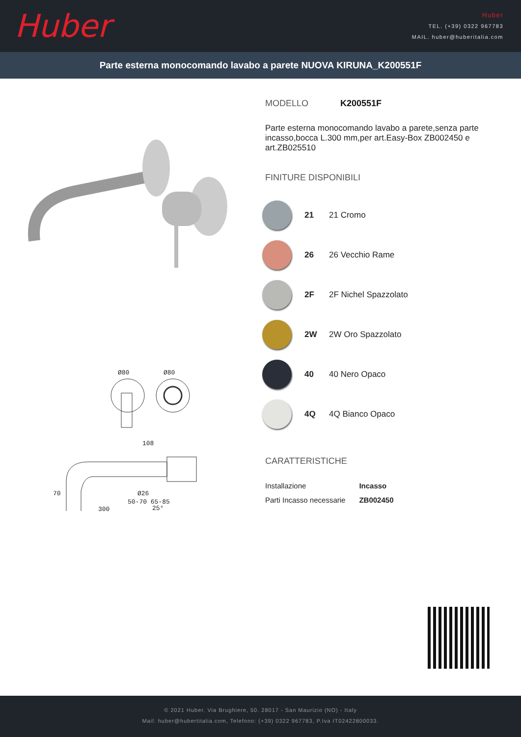Huber
Huber
TEL. (+39) 0322 967783
MAIL. huber@huberitalia.com
Parte esterna monocomando lavabo a parete NUOVA KIRUNA_K200551F
Ø80
Ø80
108
70
Ø26
25°
50-70 65-85
300
MODELLO K200551F
Parte esterna monocomando lavabo a parete,senza parte incasso,bocca L.300 mm,per art.Easy-Box ZB002450 e art.ZB025510
FINITURE DISPONIBILI
21 21 Cromo
26 26 Vecchio Rame
2F 2F Nichel Spazzolato
2W 2W Oro Spazzolato
40 40 Nero Opaco
4Q 4Q Bianco Opaco
CARATTERISTICHE
| Installazione | Incasso |
| Parti Incasso necessarie | ZB002450 |
© 2021 Huber. Via Brughiere, 50. 28017 - San Maurizio (NO) - Italy
Mail: huber@hubertitalia.com, Telefono: (+39) 0322 967783, P.Iva IT02422800033.